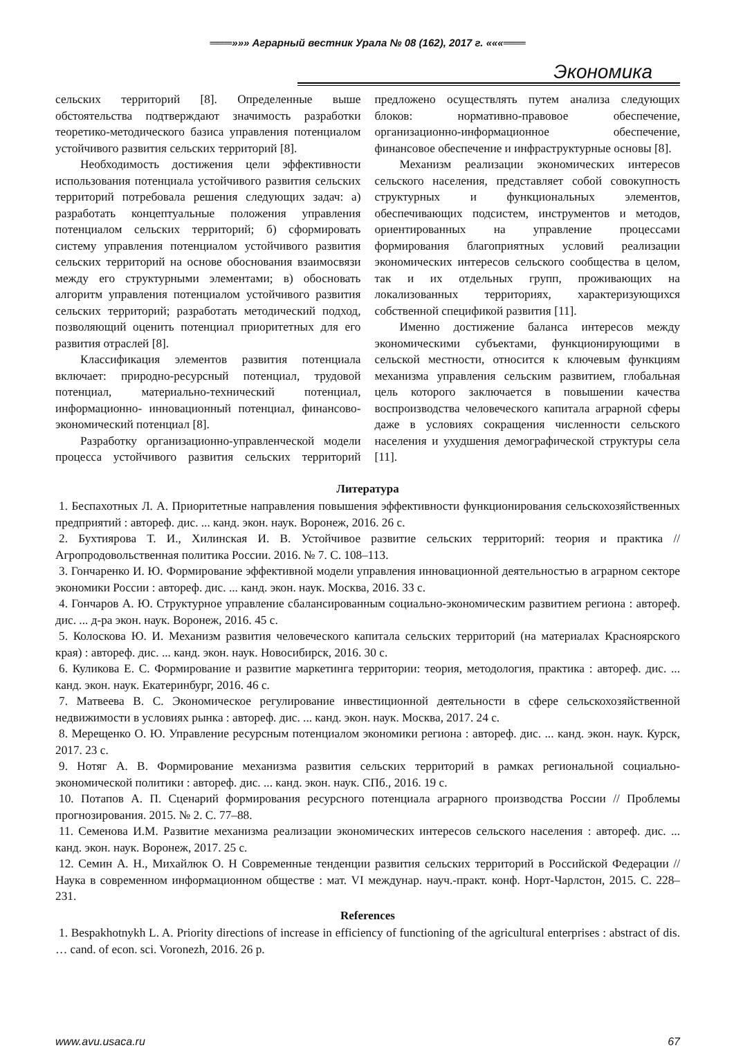═══»»» Аграрный вестник Урала № 08 (162), 2017 г. «««═══
Экономика
сельских территорий [8]. Определенные выше обстоятельства подтверждают значимость разработки теоретико-методического базиса управления потенциалом устойчивого развития сельских территорий [8].
Необходимость достижения цели эффективности использования потенциала устойчивого развития сельских территорий потребовала решения следующих задач: а) разработать концептуальные положения управления потенциалом сельских территорий; б) сформировать систему управления потенциалом устойчивого развития сельских территорий на основе обоснования взаимосвязи между его структурными элементами; в) обосновать алгоритм управления потенциалом устойчивого развития сельских территорий; разработать методический подход, позволяющий оценить потенциал приоритетных для его развития отраслей [8].
Классификация элементов развития потенциала включает: природно-ресурсный потенциал, трудовой потенциал, материально-технический потенциал, информационно- инновационный потенциал, финансово-экономический потенциал [8].
Разработку организационно-управленческой модели процесса устойчивого развития сельских территорий предложено осуществлять путем анализа следующих блоков: нормативно-правовое обеспечение, организационно-информационное обеспечение, финансовое обеспечение и инфраструктурные основы [8].
Механизм реализации экономических интересов сельского населения, представляет собой совокупность структурных и функциональных элементов, обеспечивающих подсистем, инструментов и методов, ориентированных на управление процессами формирования благоприятных условий реализации экономических интересов сельского сообщества в целом, так и их отдельных групп, проживающих на локализованных территориях, характеризующихся собственной спецификой развития [11].
Именно достижение баланса интересов между экономическими субъектами, функционирующими в сельской местности, относится к ключевым функциям механизма управления сельским развитием, глобальная цель которого заключается в повышении качества воспроизводства человеческого капитала аграрной сферы даже в условиях сокращения численности сельского населения и ухудшения демографической структуры села [11].
Литература
1. Беспахотных Л. А. Приоритетные направления повышения эффективности функционирования сельскохозяйственных предприятий : автореф. дис. ... канд. экон. наук. Воронеж, 2016. 26 с.
2. Бухтиярова Т. И., Хилинская И. В. Устойчивое развитие сельских территорий: теория и практика // Агропродовольственная политика России. 2016. № 7. С. 108–113.
3. Гончаренко И. Ю. Формирование эффективной модели управления инновационной деятельностью в аграрном секторе экономики России : автореф. дис. ... канд. экон. наук. Москва, 2016. 33 с.
4. Гончаров А. Ю. Структурное управление сбалансированным социально-экономическим развитием региона : автореф. дис. ... д-ра экон. наук. Воронеж, 2016. 45 с.
5. Колоскова Ю. И. Механизм развития человеческого капитала сельских территорий (на материалах Красноярского края) : автореф. дис. ... канд. экон. наук. Новосибирск, 2016. 30 с.
6. Куликова Е. С. Формирование и развитие маркетинга территории: теория, методология, практика : автореф. дис. ... канд. экон. наук. Екатеринбург, 2016. 46 с.
7. Матвеева В. С. Экономическое регулирование инвестиционной деятельности в сфере сельскохозяйственной недвижимости в условиях рынка : автореф. дис. ... канд. экон. наук. Москва, 2017. 24 с.
8. Мерещенко О. Ю. Управление ресурсным потенциалом экономики региона : автореф. дис. ... канд. экон. наук. Курск, 2017. 23 с.
9. Нотяг А. В. Формирование механизма развития сельских территорий в рамках региональной социально-экономической политики : автореф. дис. ... канд. экон. наук. СПб., 2016. 19 с.
10. Потапов А. П. Сценарий формирования ресурсного потенциала аграрного производства России // Проблемы прогнозирования. 2015. № 2. С. 77–88.
11. Семенова И.М. Развитие механизма реализации экономических интересов сельского населения : автореф. дис. ... канд. экон. наук. Воронеж, 2017. 25 с.
12. Семин А. Н., Михайлюк О. Н Современные тенденции развития сельских территорий в Российской Федерации // Наука в современном информационном обществе : мат. VI междунар. науч.-практ. конф. Норт-Чарлстон, 2015. С. 228–231.
References
1. Bespakhotnykh L. A. Priority directions of increase in efficiency of functioning of the agricultural enterprises : abstract of dis. … cand. of econ. sci. Voronezh, 2016. 26 p.
www.avu.usaca.ru 67